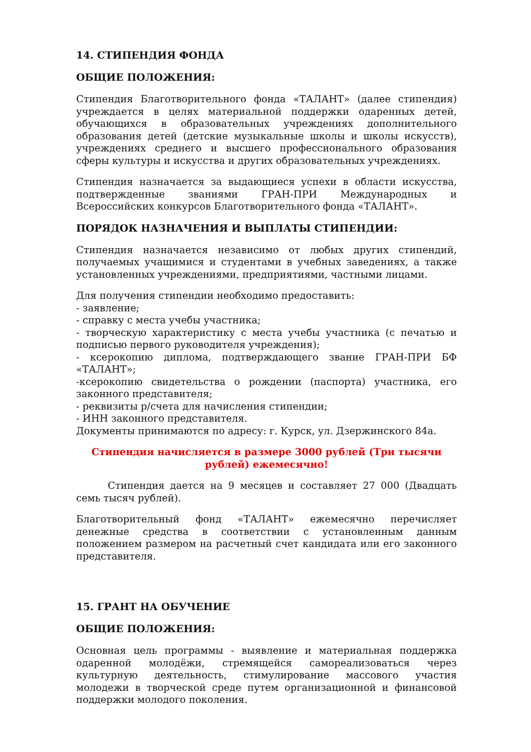14. СТИПЕНДИЯ ФОНДА
ОБЩИЕ ПОЛОЖЕНИЯ:
Стипендия Благотворительного фонда «ТАЛАНТ» (далее стипендия) учреждается в целях материальной поддержки одаренных детей, обучающихся в образовательных учреждениях дополнительного образования детей (детские музыкальные школы и школы искусств), учреждениях среднего и высшего профессионального образования сферы культуры и искусства и других образовательных учреждениях.
Стипендия назначается за выдающиеся успехи в области искусства, подтвержденные званиями ГРАН-ПРИ Международных и Всероссийских конкурсов Благотворительного фонда «ТАЛАНТ».
ПОРЯДОК НАЗНАЧЕНИЯ И ВЫПЛАТЫ СТИПЕНДИИ:
Стипендия назначается независимо от любых других стипендий, получаемых учащимися и студентами в учебных заведениях, а также установленных учреждениями, предприятиями, частными лицами.
Для получения стипендии необходимо предоставить:
- заявление;
- справку с места учебы участника;
- творческую характеристику с места учебы участника (с печатью и подписью первого руководителя учреждения);
- ксерокопию диплома, подтверждающего звание ГРАН-ПРИ БФ «ТАЛАНТ»;
-ксерокопию свидетельства о рождении (паспорта) участника, его законного представителя;
- реквизиты р/счета для начисления стипендии;
- ИНН законного представителя.
Документы принимаются по адресу: г. Курск, ул. Дзержинского 84а.
Стипендия начисляется в размере 3000 рублей (Три тысячи рублей) ежемесячно!
Стипендия дается на 9 месяцев и составляет 27 000 (Двадцать семь тысяч рублей).
Благотворительный фонд «ТАЛАНТ» ежемесячно перечисляет денежные средства в соответствии с установленным данным положением размером на расчетный счет кандидата или его законного представителя.
15. ГРАНТ НА ОБУЧЕНИЕ
ОБЩИЕ ПОЛОЖЕНИЯ:
Основная цель программы - выявление и материальная поддержка одаренной молодёжи, стремящейся самореализоваться через культурную деятельность, стимулирование массового участия молодежи в творческой среде путем организационной и финансовой поддержки молодого поколения.